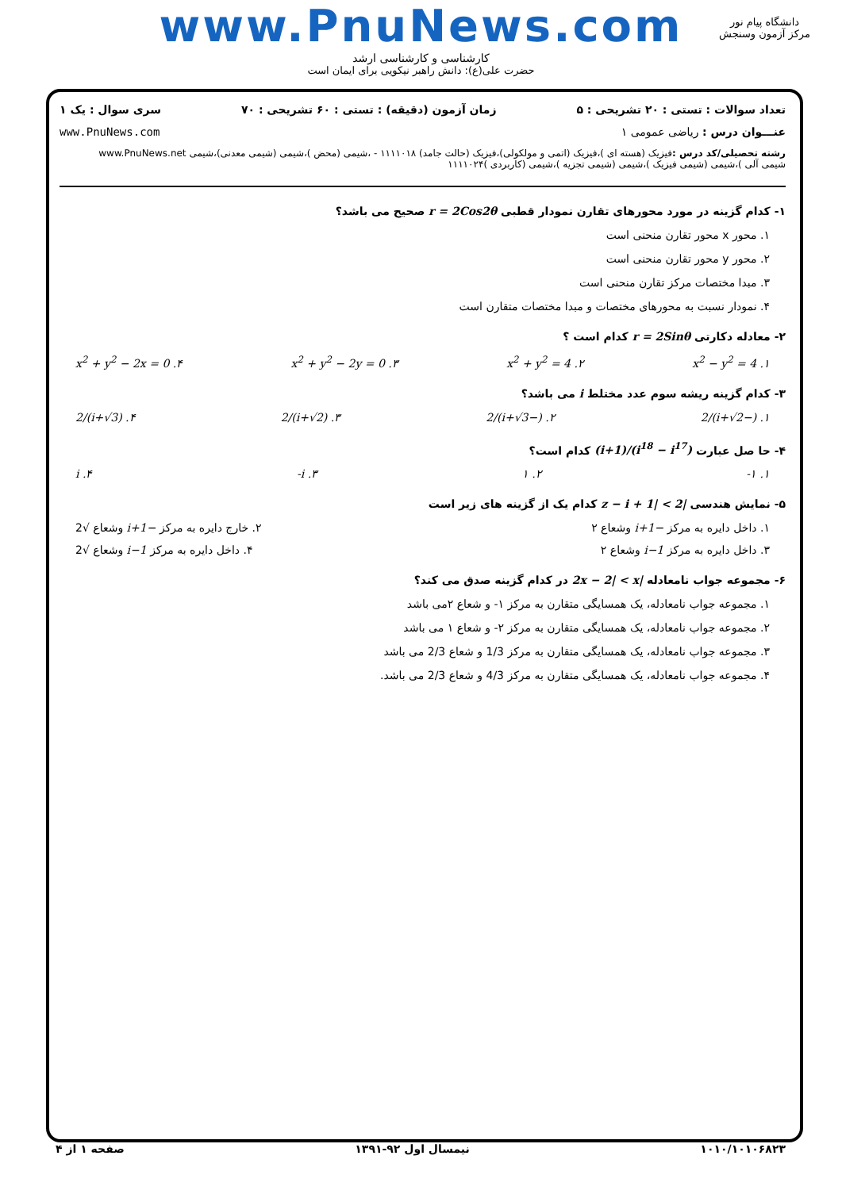www.PnuNews.com
کارشناسی و کارشناسی ارشد
حضرت علی(ع): دانش راهبر نیکویی برای ایمان است
دانشگاه پیام نور
مرکز آزمون وسنجش
تعداد سوالات : تستی : ۲۰ تشریحی : ۵ زمان آزمون (دقیقه) : تستی : ۶۰ تشریحی : ۷۰ سری سوال : یک ۱
عنـــوان درس : ریاضی عمومی ۱ www.PnuNews.com
رشته تحصیلی/کد درس : فیزیک (هسته ای )،فیزیک (اتمی و مولکولی)،فیزیک (حالت جامد) ۱۱۱۱۰۱۸ - ،شیمی (محض )،شیمی (شیمی معدنی)،شیمی www.PnuNews.net
شیمی آلی )،شیمی (شیمی فیزیک )،شیمی (شیمی تجزیه )،شیمی (کاربردی )۱۱۱۱۰۲۴
۱- کدام گزینه در مورد محورهای تقارن نمودار قطبی r = 2Cos2θ صحیح می باشد؟
۱. محور x محور تقارن منحنی است
۲. محور y محور تقارن منحنی است
۳. مبدا مختصات مرکز تقارن منحنی است
۴. نمودار نسبت به محورهای مختصات و مبدا مختصات متقارن است
۲- معادله دکارتی r = 2Sinθ کدام است ؟
۱. x<sup>2</sup> − y<sup>2</sup> = 4 ۲. x<sup>2</sup> + y<sup>2</sup> = 4 ۳. x<sup>2</sup> + y<sup>2</sup> − 2y = 0 ۴. x<sup>2</sup> + y<sup>2</sup> − 2x = 0
۳- کدام گزینه ریشه سوم عدد مختلط i می باشد؟
۱. (−i+√2)/2 ۲. (−i+√3)/2 ۳. (i+√2)/2 ۴. (i+√3)/2
۴- حا صل عبارت (i<sup>18</sup> − i<sup>17</sup>)/(i+1) کدام است؟
۱. ۱- ۲. ۱ ۳. i- ۴. i
۵- نمایش هندسی |z − i + 1| < 2 کدام یک از گزینه های زیر است
۱. داخل دایره به مرکز −i+1 وشعاع ۲ ۲. خارج دایره به مرکز −i+1 وشعاع √2
۳. داخل دایره به مرکز i−1 وشعاع ۲ ۴. داخل دایره به مرکز i−1 وشعاع √2
۶- مجموعه جواب نامعادله |2x − 2| < x در کدام گزینه صدق می کند؟
۱. مجموعه جواب نامعادله، یک همسایگی متقارن به مرکز ۱- و شعاع ۲می باشد
۲. مجموعه جواب نامعادله، یک همسایگی متقارن به مرکز ۲- و شعاع ۱ می باشد
۳. مجموعه جواب نامعادله، یک همسایگی متقارن به مرکز 1/3 و شعاع 2/3 می باشد
۴. مجموعه جواب نامعادله، یک همسایگی متقارن به مرکز 4/3 و شعاع 2/3 می باشد.
۱۰۱۰/۱۰۱۰۶۸۲۳ نیمسال اول ۹۲-۱۳۹۱ صفحه ۱ از ۴